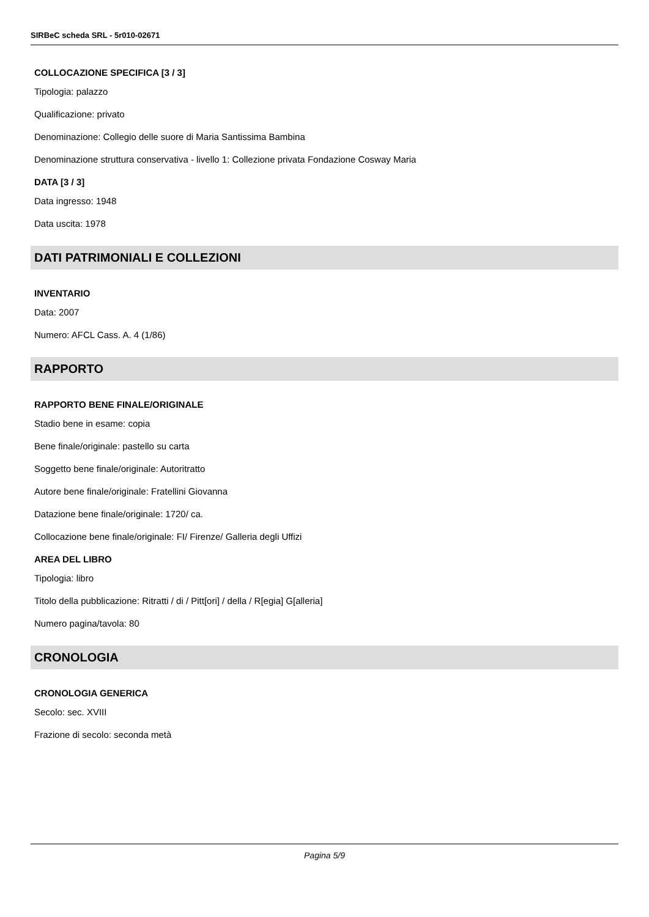SIRBeC scheda SRL - 5r010-02671
COLLOCAZIONE SPECIFICA [3 / 3]
Tipologia: palazzo
Qualificazione: privato
Denominazione: Collegio delle suore di Maria Santissima Bambina
Denominazione struttura conservativa - livello 1: Collezione privata Fondazione Cosway Maria
DATA [3 / 3]
Data ingresso: 1948
Data uscita: 1978
DATI PATRIMONIALI E COLLEZIONI
INVENTARIO
Data: 2007
Numero: AFCL Cass. A. 4 (1/86)
RAPPORTO
RAPPORTO BENE FINALE/ORIGINALE
Stadio bene in esame: copia
Bene finale/originale: pastello su carta
Soggetto bene finale/originale: Autoritratto
Autore bene finale/originale: Fratellini Giovanna
Datazione bene finale/originale: 1720/ ca.
Collocazione bene finale/originale: FI/ Firenze/ Galleria degli Uffizi
AREA DEL LIBRO
Tipologia: libro
Titolo della pubblicazione: Ritratti / di / Pitt[ori] / della / R[egia] G[alleria]
Numero pagina/tavola: 80
CRONOLOGIA
CRONOLOGIA GENERICA
Secolo: sec. XVIII
Frazione di secolo: seconda metà
Pagina 5/9